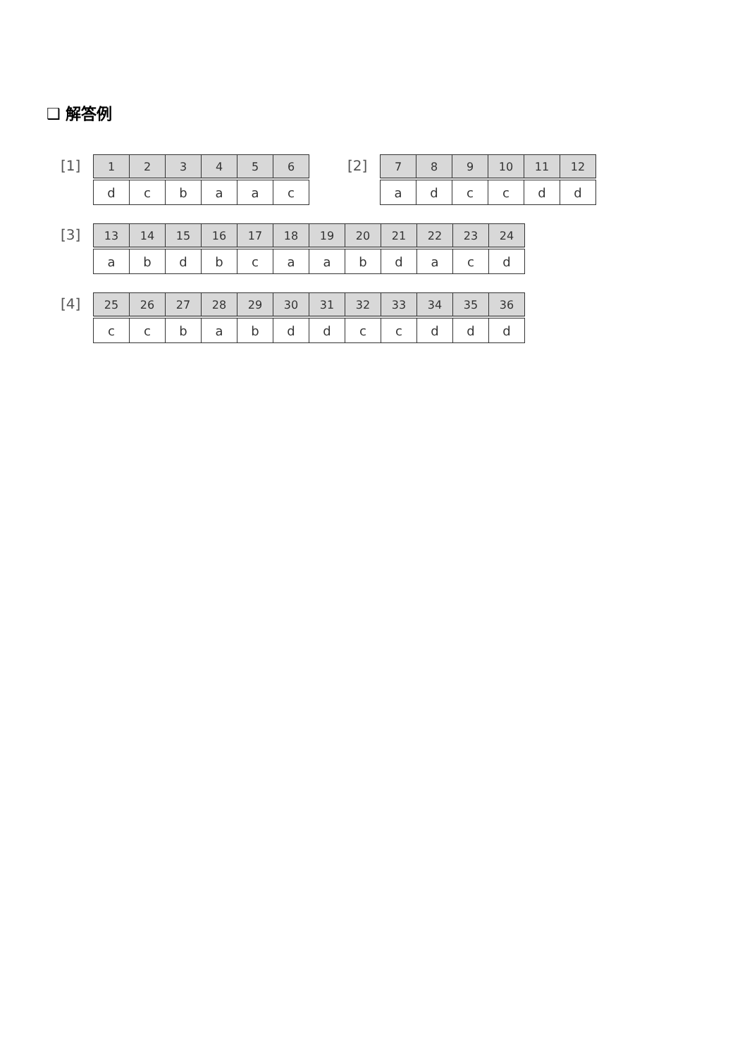❑ 解答例
[1]
| 1 | 2 | 3 | 4 | 5 | 6 |
| --- | --- | --- | --- | --- | --- |
| d | c | b | a | a | c |
[2]
| 7 | 8 | 9 | 10 | 11 | 12 |
| --- | --- | --- | --- | --- | --- |
| a | d | c | c | d | d |
[3]
| 13 | 14 | 15 | 16 | 17 | 18 | 19 | 20 | 21 | 22 | 23 | 24 |
| --- | --- | --- | --- | --- | --- | --- | --- | --- | --- | --- | --- |
| a | b | d | b | c | a | a | b | d | a | c | d |
[4]
| 25 | 26 | 27 | 28 | 29 | 30 | 31 | 32 | 33 | 34 | 35 | 36 |
| --- | --- | --- | --- | --- | --- | --- | --- | --- | --- | --- | --- |
| c | c | b | a | b | d | d | c | c | d | d | d |